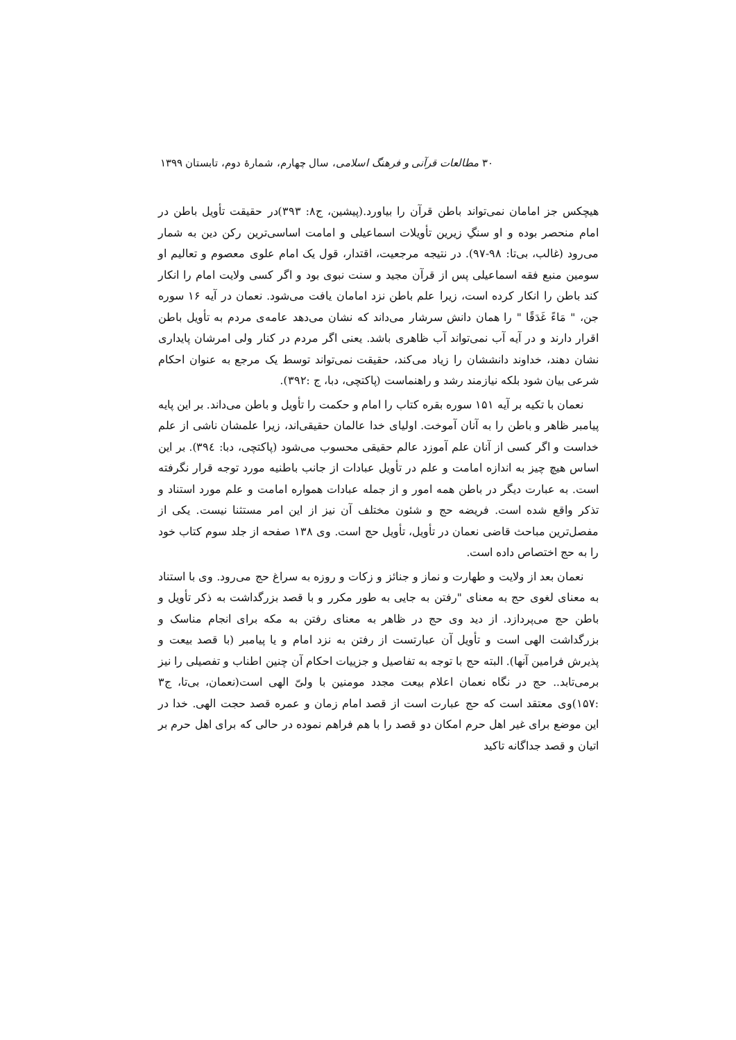۳۰ مطالعات قرآنی و فرهنگ اسلامی، سال چهارم، شمارهٔ دوم، تابستان ۱۳۹۹
هیچکس جز امامان نمی‌تواند باطن قرآن را بیاورد.(پیشین، ج۸: ۳۹۳)در حقیقت تأویل باطن در امام منحصر بوده و او سنگِ زیرین تأویلات اسماعیلی و امامت اساسی‌ترین رکن دین به شمار می‌رود (غالب، بی‌تا: ۹۸-۹۷). در نتیجه مرجعیت، اقتدار، قول یک امام علوی معصوم و تعالیم او سومین منبع فقه اسماعیلی پس از قرآن مجید و سنت نبوی بود و اگر کسی ولایت امام را انکار کند باطن را انکار کرده است، زیرا علم باطن نزد امامان یافت می‌شود. نعمان در آیه ۱۶ سوره جن، " مَاءً غَدَقًا " را همان دانش سرشار می‌داند که نشان می‌دهد عامه‌ی مردم به تأویل باطن اقرار دارند و در آیه آب نمی‌تواند آب ظاهری باشد. یعنی اگر مردم در کنار ولی امرشان پایداری نشان دهند، خداوند دانششان را زیاد می‌کند، حقیقت نمی‌تواند توسط یک مرجع به عنوان احکام شرعی بیان شود بلکه نیازمند رشد و راهنماست (پاکتچی، دبا، ج :۳۹۲).
نعمان با تکیه بر آیه ۱۵۱ سوره بقره کتاب را امام و حکمت را تأویل و باطن می‌داند. بر این پایه پیامبر ظاهر و باطن را به آنان آموخت. اولیای خدا عالمان حقیقی‌اند، زیرا علمشان ناشی از علم خداست و اگر کسی از آنان علم آموزد عالم حقیقی محسوب می‌شود (پاکتچی، دبا: ۳۹٤). بر این اساس هیچ چیز به اندازه امامت و علم در تأویل عبادات از جانب باطنیه مورد توجه قرار نگرفته است. به عبارت دیگر در باطن همه امور و از جمله عبادات همواره امامت و علم مورد استناد و تذکر واقع شده است. فریضه حج و شئون مختلف آن نیز از این امر مستثنا نیست. یکی از مفصل‌ترین مباحث قاضی نعمان در تأویل، تأویل حج است. وی ۱۳۸ صفحه از جلد سوم کتاب خود را به حج اختصاص داده است.
نعمان بعد از ولایت و طهارت و نماز و جنائز و زکات و روزه به سراغ حج می‌رود. وی با استناد به معنای لغوی حج به معنای "رفتن به جایی به طور مکرر و با قصد بزرگداشت به ذکر تأویل و باطن حج می‌پردازد. از دید وی حج در ظاهر به معنای رفتن به مکه برای انجام مناسک و بزرگداشت الهی است و تأویل آن عبارتست از رفتن به نزد امام و یا پیامبر (با قصد بیعت و پذیرش فرامین آنها). البته حج با توجه به تفاصیل و جزییات احکام آن چنین اطناب و تفصیلی را نیز برمی‌تابد.. حج در نگاه نعمان اعلام بیعت مجدد مومنین با ولیّ الهی است(نعمان، بی‌تا، ج۳ :۱۵۷)وی معتقد است که حج عبارت است از قصد امام زمان و عمره قصد حجت الهی. خدا در این موضع برای غیر اهل حرم امکان دو قصد را با هم فراهم نموده در حالی که برای اهل حرم بر اتیان و قصد جداگانه تاکید